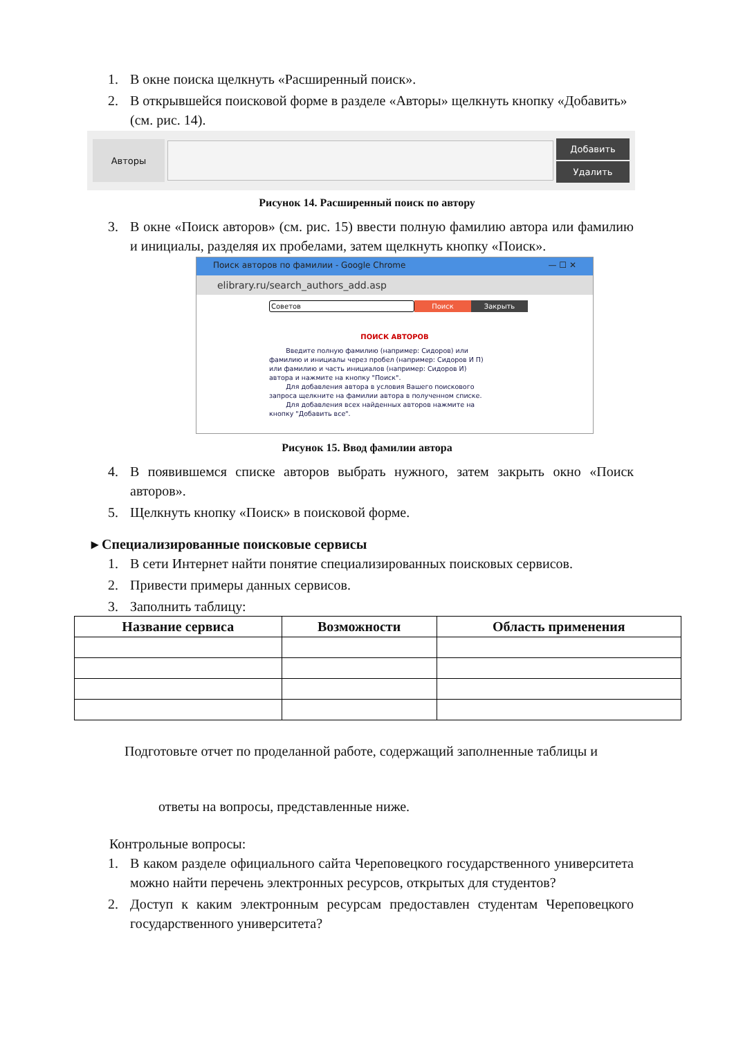1. В окне поиска щелкнуть «Расширенный поиск».
2. В открывшейся поисковой форме в разделе «Авторы» щелкнуть кнопку «Добавить»
(см. рис. 14).
Авторы
Добавить
Удалить
Рисунок 14. Расширенный поиск по автору
3. В окне «Поиск авторов» (см. рис. 15) ввести полную фамилию автора или фамилию и инициалы, разделяя их пробелами, затем щелкнуть кнопку «Поиск».
Поиск авторов по фамилии - Google Chrome — ☐ ✕
elibrary.ru/search_authors_add.asp
Советов Поиск Закрыть
ПОИСК АВТОРОВ
Введите полную фамилию (например: Сидоров) или фамилию и инициалы через пробел (например: Сидоров И П) или фамилию и часть инициалов (например: Сидоров И) автора и нажмите на кнопку "Поиск".
Для добавления автора в условия Вашего поискового запроса щелкните на фамилии автора в полученном списке.
Для добавления всех найденных авторов нажмите на кнопку "Добавить все".
Рисунок 15. Ввод фамилии автора
4. В появившемся списке авторов выбрать нужного, затем закрыть окно «Поиск авторов».
5. Щелкнуть кнопку «Поиск» в поисковой форме.
▸ Специализированные поисковые сервисы
1. В сети Интернет найти понятие специализированных поисковых сервисов.
2. Привести примеры данных сервисов.
3. Заполнить таблицу:
| Название сервиса | Возможности | Область применения |
| --- | --- | --- |
Подготовьте отчет по проделанной работе, содержащий заполненные таблицы и
ответы на вопросы, представленные ниже.
Контрольные вопросы:
1. В каком разделе официального сайта Череповецкого государственного университета можно найти перечень электронных ресурсов, открытых для студентов?
2. Доступ к каким электронным ресурсам предоставлен студентам Череповецкого государственного университета?